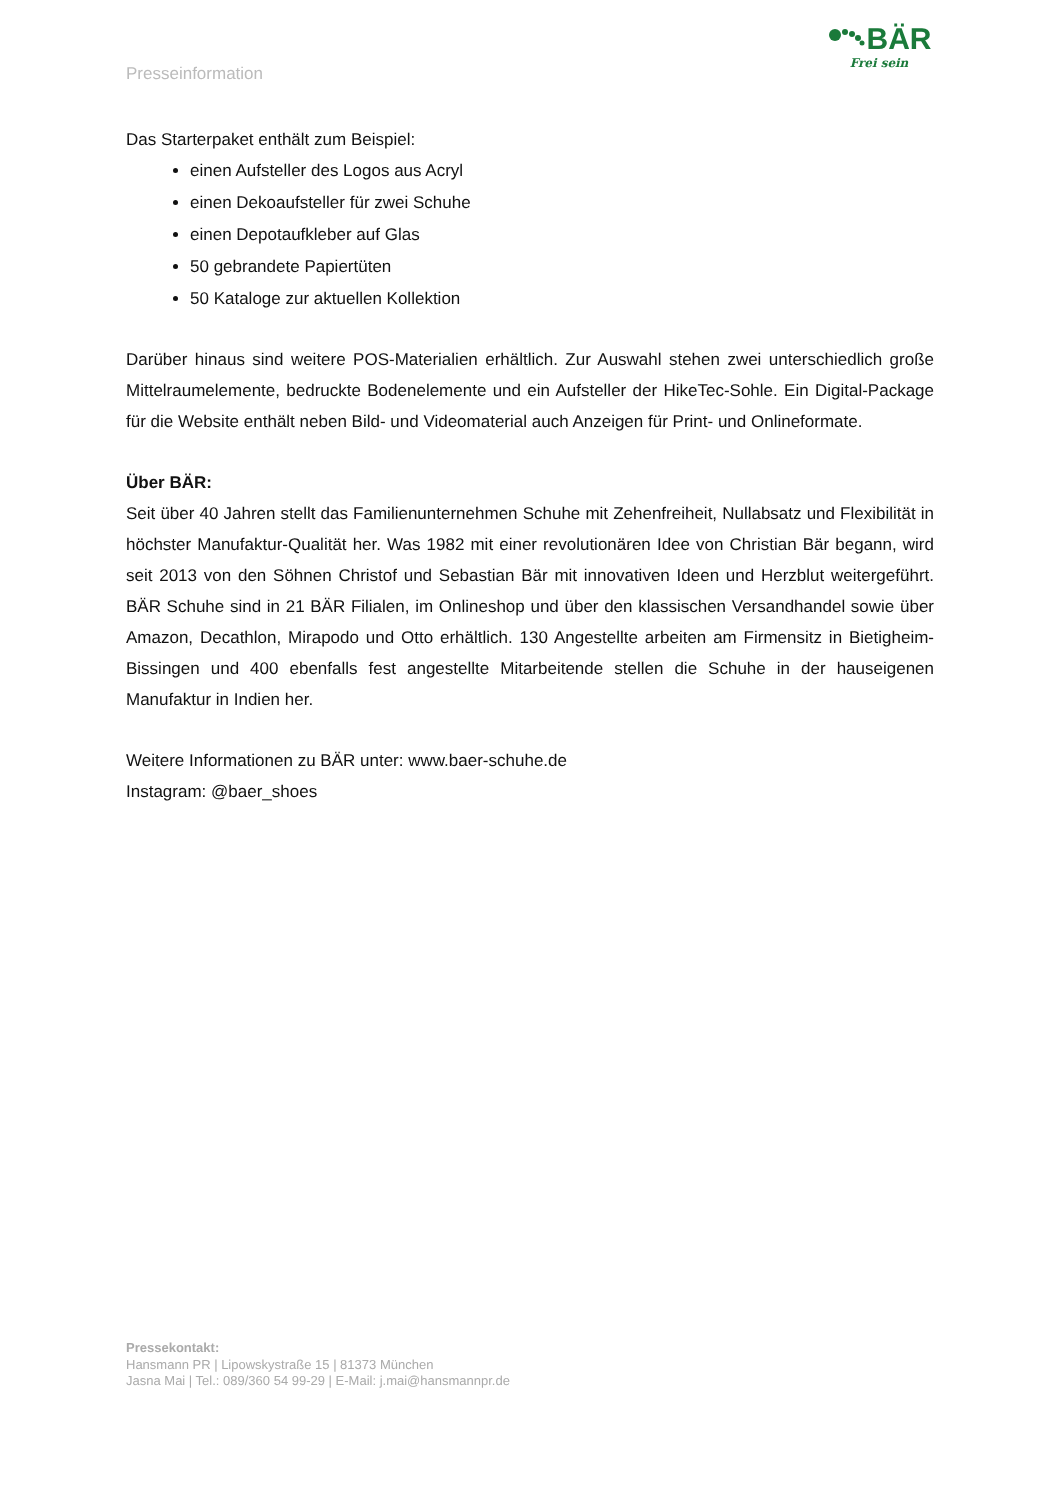Presseinformation
BÄR
Frei sein
Das Starterpaket enthält zum Beispiel:
einen Aufsteller des Logos aus Acryl
einen Dekoaufsteller für zwei Schuhe
einen Depotaufkleber auf Glas
50 gebrandete Papiertüten
50 Kataloge zur aktuellen Kollektion
Darüber hinaus sind weitere POS-Materialien erhältlich. Zur Auswahl stehen zwei unterschiedlich große Mittelraumelemente, bedruckte Bodenelemente und ein Aufsteller der HikeTec-Sohle. Ein Digital-Package für die Website enthält neben Bild- und Videomaterial auch Anzeigen für Print- und Onlineformate.
Über BÄR:
Seit über 40 Jahren stellt das Familienunternehmen Schuhe mit Zehenfreiheit, Nullabsatz und Flexibilität in höchster Manufaktur-Qualität her. Was 1982 mit einer revolutionären Idee von Christian Bär begann, wird seit 2013 von den Söhnen Christof und Sebastian Bär mit innovativen Ideen und Herzblut weitergeführt. BÄR Schuhe sind in 21 BÄR Filialen, im Onlineshop und über den klassischen Versandhandel sowie über Amazon, Decathlon, Mirapodo und Otto erhältlich. 130 Angestellte arbeiten am Firmensitz in Bietigheim-Bissingen und 400 ebenfalls fest angestellte Mitarbeitende stellen die Schuhe in der hauseigenen Manufaktur in Indien her.
Weitere Informationen zu BÄR unter: www.baer-schuhe.de
Instagram: @baer_shoes
Pressekontakt:
Hansmann PR | Lipowskystraße 15 | 81373 München
Jasna Mai | Tel.: 089/360 54 99-29 | E-Mail: j.mai@hansmannpr.de